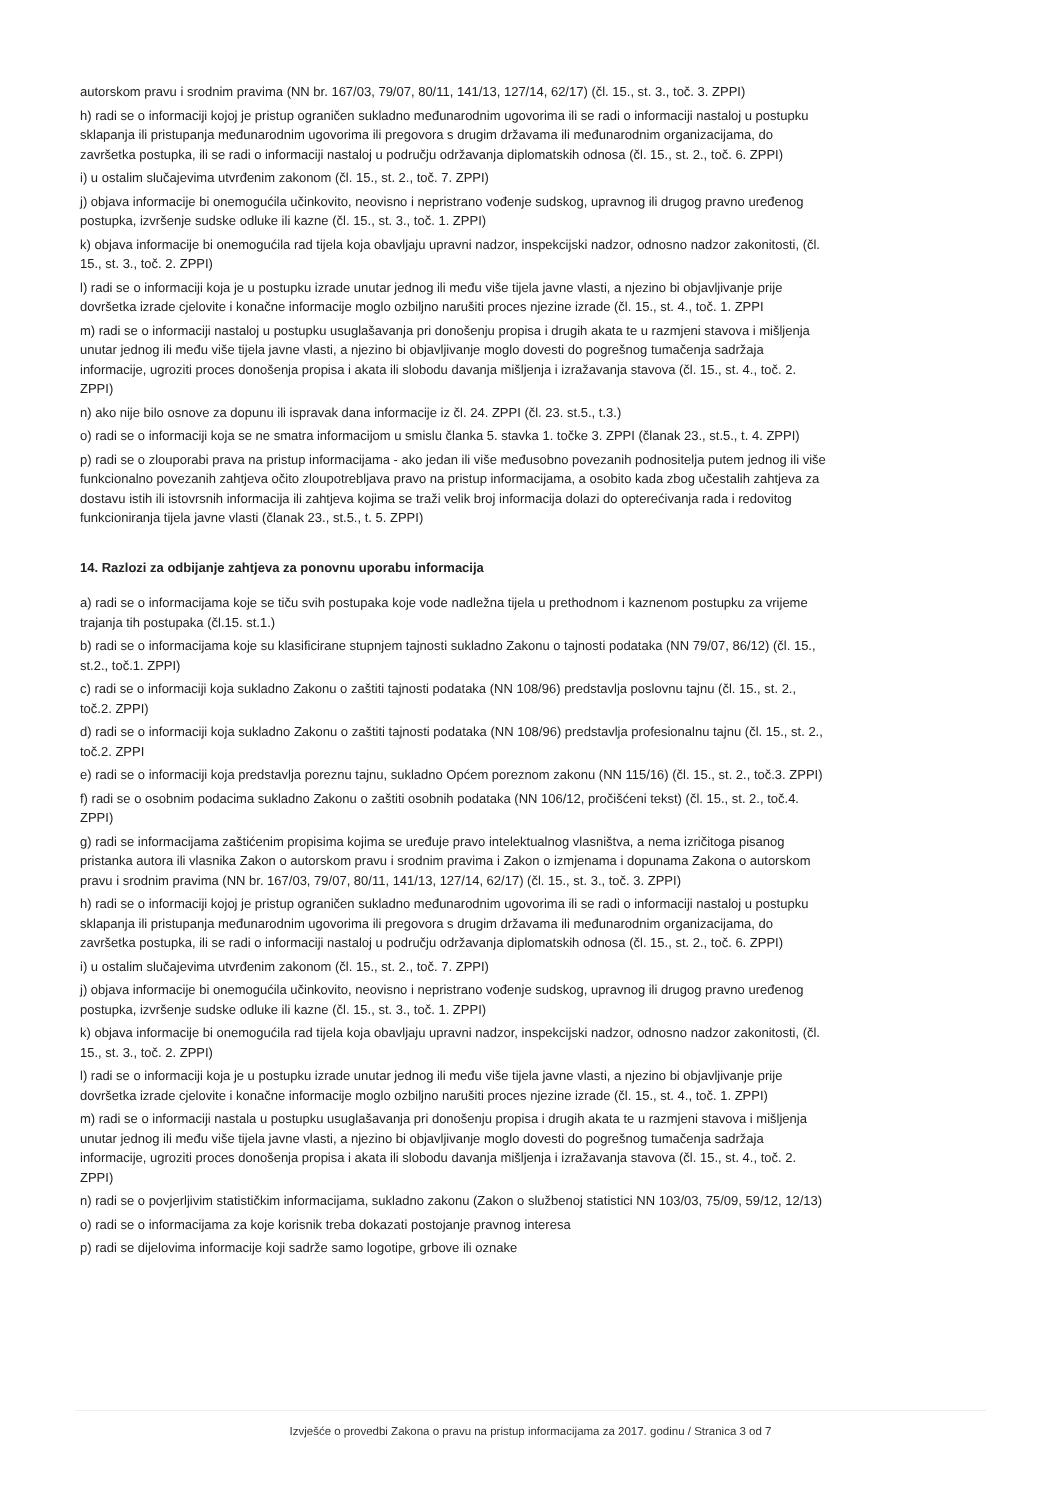autorskom pravu i srodnim pravima (NN br. 167/03, 79/07, 80/11, 141/13, 127/14, 62/17) (čl. 15., st. 3., toč. 3. ZPPI)
h) radi se o informaciji kojoj je pristup ograničen sukladno međunarodnim ugovorima ili se radi o informaciji nastaloj u postupku sklapanja ili pristupanja međunarodnim ugovorima ili pregovora s drugim državama ili međunarodnim organizacijama, do završetka postupka, ili se radi o informaciji nastaloj u području održavanja diplomatskih odnosa (čl. 15., st. 2., toč. 6. ZPPI)
i) u ostalim slučajevima utvrđenim zakonom (čl. 15., st. 2., toč. 7. ZPPI)
j) objava informacije bi onemogućila učinkovito, neovisno i nepristrano vođenje sudskog, upravnog ili drugog pravno uređenog postupka, izvršenje sudske odluke ili kazne (čl. 15., st. 3., toč. 1. ZPPI)
k) objava informacije bi onemogućila rad tijela koja obavljaju upravni nadzor, inspekcijski nadzor, odnosno nadzor zakonitosti, (čl. 15., st. 3., toč. 2. ZPPI)
l) radi se o informaciji koja je u postupku izrade unutar jednog ili među više tijela javne vlasti, a njezino bi objavljivanje prije dovršetka izrade cjelovite i konačne informacije moglo ozbiljno narušiti proces njezine izrade (čl. 15., st. 4., toč. 1. ZPPI
m) radi se o informaciji nastaloj u postupku usuglašavanja pri donošenju propisa i drugih akata te u razmjeni stavova i mišljenja unutar jednog ili među više tijela javne vlasti, a njezino bi objavljivanje moglo dovesti do pogrešnog tumačenja sadržaja informacije, ugroziti proces donošenja propisa i akata ili slobodu davanja mišljenja i izražavanja stavova (čl. 15., st. 4., toč. 2. ZPPI)
n) ako nije bilo osnove za dopunu ili ispravak dana informacije iz čl. 24. ZPPI (čl. 23. st.5., t.3.)
o) radi se o informaciji koja se ne smatra informacijom u smislu članka 5. stavka 1. točke 3. ZPPI (članak 23., st.5., t. 4. ZPPI)
p) radi se o zlouporabi prava na pristup informacijama - ako jedan ili više međusobno povezanih podnositelja putem jednog ili više funkcionalno povezanih zahtjeva očito zloupotrebljava pravo na pristup informacijama, a osobito kada zbog učestalih zahtjeva za dostavu istih ili istovrsnih informacija ili zahtjeva kojima se traži velik broj informacija dolazi do opterećivanja rada i redovitog funkcioniranja tijela javne vlasti (članak 23., st.5., t. 5. ZPPI)
14. Razlozi za odbijanje zahtjeva za ponovnu uporabu informacija
a) radi se o informacijama koje se tiču svih postupaka koje vode nadležna tijela u prethodnom i kaznenom postupku za vrijeme trajanja tih postupaka (čl.15. st.1.)
b) radi se o informacijama koje su klasificirane stupnjem tajnosti sukladno Zakonu o tajnosti podataka (NN 79/07, 86/12) (čl. 15., st.2., toč.1. ZPPI)
c) radi se o informaciji koja sukladno Zakonu o zaštiti tajnosti podataka (NN 108/96) predstavlja poslovnu tajnu (čl. 15., st. 2., toč.2. ZPPI)
d) radi se o informaciji koja sukladno Zakonu o zaštiti tajnosti podataka (NN 108/96) predstavlja profesionalnu tajnu (čl. 15., st. 2., toč.2. ZPPI
e) radi se o informaciji koja predstavlja poreznu tajnu, sukladno Općem poreznom zakonu (NN 115/16) (čl. 15., st. 2., toč.3. ZPPI)
f) radi se o osobnim podacima sukladno Zakonu o zaštiti osobnih podataka (NN 106/12, pročišćeni tekst) (čl. 15., st. 2., toč.4. ZPPI)
g) radi se informacijama zaštićenim propisima kojima se uređuje pravo intelektualnog vlasništva, a nema izričitoga pisanog pristanka autora ili vlasnika Zakon o autorskom pravu i srodnim pravima i Zakon o izmjenama i dopunama Zakona o autorskom pravu i srodnim pravima (NN br. 167/03, 79/07, 80/11, 141/13, 127/14, 62/17) (čl. 15., st. 3., toč. 3. ZPPI)
h) radi se o informaciji kojoj je pristup ograničen sukladno međunarodnim ugovorima ili se radi o informaciji nastaloj u postupku sklapanja ili pristupanja međunarodnim ugovorima ili pregovora s drugim državama ili međunarodnim organizacijama, do završetka postupka, ili se radi o informaciji nastaloj u području održavanja diplomatskih odnosa (čl. 15., st. 2., toč. 6. ZPPI)
i) u ostalim slučajevima utvrđenim zakonom (čl. 15., st. 2., toč. 7. ZPPI)
j) objava informacije bi onemogućila učinkovito, neovisno i nepristrano vođenje sudskog, upravnog ili drugog pravno uređenog postupka, izvršenje sudske odluke ili kazne (čl. 15., st. 3., toč. 1. ZPPI)
k) objava informacije bi onemogućila rad tijela koja obavljaju upravni nadzor, inspekcijski nadzor, odnosno nadzor zakonitosti, (čl. 15., st. 3., toč. 2. ZPPI)
l) radi se o informaciji koja je u postupku izrade unutar jednog ili među više tijela javne vlasti, a njezino bi objavljivanje prije dovršetka izrade cjelovite i konačne informacije moglo ozbiljno narušiti proces njezine izrade (čl. 15., st. 4., toč. 1. ZPPI)
m) radi se o informaciji nastala u postupku usuglašavanja pri donošenju propisa i drugih akata te u razmjeni stavova i mišljenja unutar jednog ili među više tijela javne vlasti, a njezino bi objavljivanje moglo dovesti do pogrešnog tumačenja sadržaja informacije, ugroziti proces donošenja propisa i akata ili slobodu davanja mišljenja i izražavanja stavova (čl. 15., st. 4., toč. 2. ZPPI)
n) radi se o povjerljivim statističkim informacijama, sukladno zakonu (Zakon o službenoj statistici NN 103/03, 75/09, 59/12, 12/13)
o) radi se o informacijama za koje korisnik treba dokazati postojanje pravnog interesa
p) radi se dijelovima informacije koji sadrže samo logotipe, grbove ili oznake
Izvješće o provedbi Zakona o pravu na pristup informacijama za 2017. godinu / Stranica 3 od 7